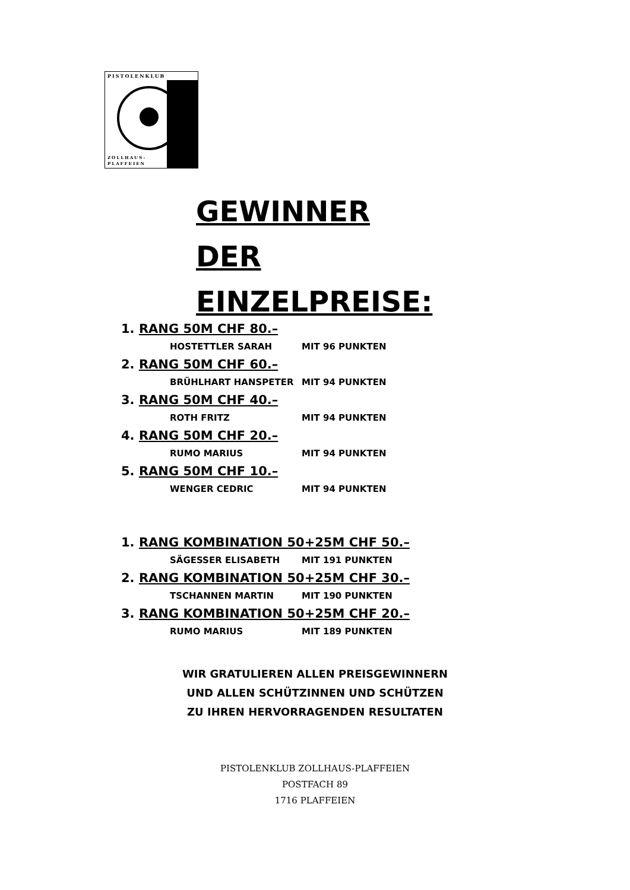PISTOLENKLUB
ZOLLHAUS-
PLAFFEIEN
GEWINNER DER EINZELPREISE:
1. RANG 50M CHF 80.–
HOSTETTLER SARAH MIT 96 PUNKTEN
2. RANG 50M CHF 60.–
BRÜHLHART HANSPETER MIT 94 PUNKTEN
3. RANG 50M CHF 40.–
ROTH FRITZ MIT 94 PUNKTEN
4. RANG 50M CHF 20.–
RUMO MARIUS MIT 94 PUNKTEN
5. RANG 50M CHF 10.–
WENGER CEDRIC MIT 94 PUNKTEN
1. RANG KOMBINATION 50+25M CHF 50.–
SÄGESSER ELISABETH MIT 191 PUNKTEN
2. RANG KOMBINATION 50+25M CHF 30.–
TSCHANNEN MARTIN MIT 190 PUNKTEN
3. RANG KOMBINATION 50+25M CHF 20.–
RUMO MARIUS MIT 189 PUNKTEN
WIR GRATULIEREN ALLEN PREISGEWINNERN
UND ALLEN SCHÜTZINNEN UND SCHÜTZEN
ZU IHREN HERVORRAGENDEN RESULTATEN
PISTOLENKLUB ZOLLHAUS-PLAFFEIEN
POSTFACH 89
1716 PLAFFEIEN